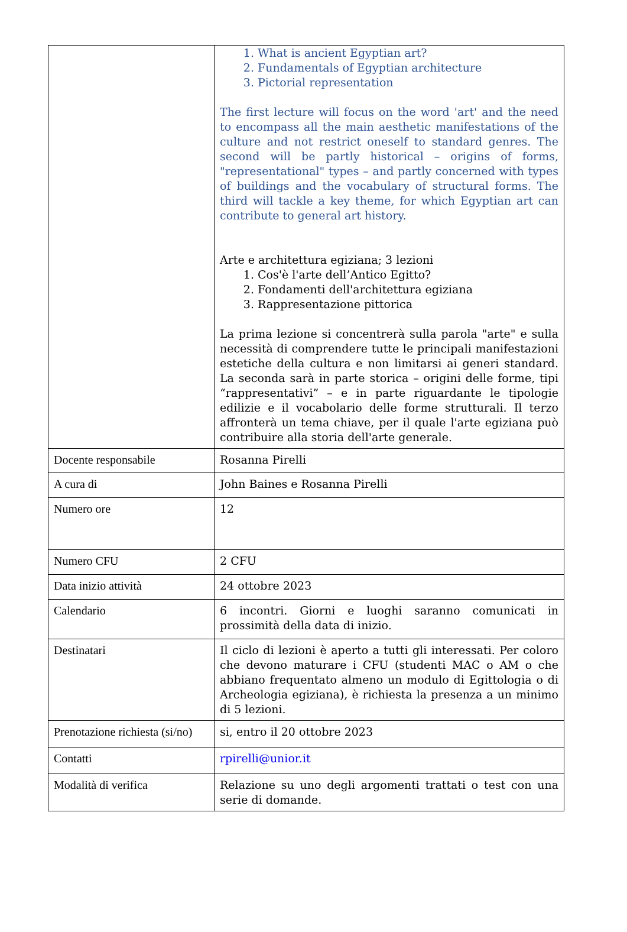| | 1. What is ancient Egyptian art? 2. Fundamentals of Egyptian architecture 3. Pictorial representation The first lecture will focus on the word 'art' and the need to encompass all the main aesthetic manifestations of the culture and not restrict oneself to standard genres. The second will be partly historical – origins of forms, "representational" types – and partly concerned with types of buildings and the vocabulary of structural forms. The third will tackle a key theme, for which Egyptian art can contribute to general art history. Arte e architettura egiziana; 3 lezioni 1. Cos'è l'arte dell’Antico Egitto? 2. Fondamenti dell'architettura egiziana 3. Rappresentazione pittorica La prima lezione si concentrerà sulla parola "arte" e sulla necessità di comprendere tutte le principali manifestazioni estetiche della cultura e non limitarsi ai generi standard. La seconda sarà in parte storica – origini delle forme, tipi “rappresentativi” – e in parte riguardante le tipologie edilizie e il vocabolario delle forme strutturali. Il terzo affronterà un tema chiave, per il quale l'arte egiziana può contribuire alla storia dell'arte generale. |
| Docente responsabile | Rosanna Pirelli |
| A cura di | John Baines e Rosanna Pirelli |
| Numero ore | 12 |
| Numero CFU | 2 CFU |
| Data inizio attività | 24 ottobre 2023 |
| Calendario | 6 incontri. Giorni e luoghi saranno comunicati in prossimità della data di inizio. |
| Destinatari | Il ciclo di lezioni è aperto a tutti gli interessati. Per coloro che devono maturare i CFU (studenti MAC o AM o che abbiano frequentato almeno un modulo di Egittologia o di Archeologia egiziana), è richiesta la presenza a un minimo di 5 lezioni. |
| Prenotazione richiesta (si/no) | si, entro il 20 ottobre 2023 |
| Contatti | rpirelli@unior.it |
| Modalità di verifica | Relazione su uno degli argomenti trattati o test con una serie di domande. |